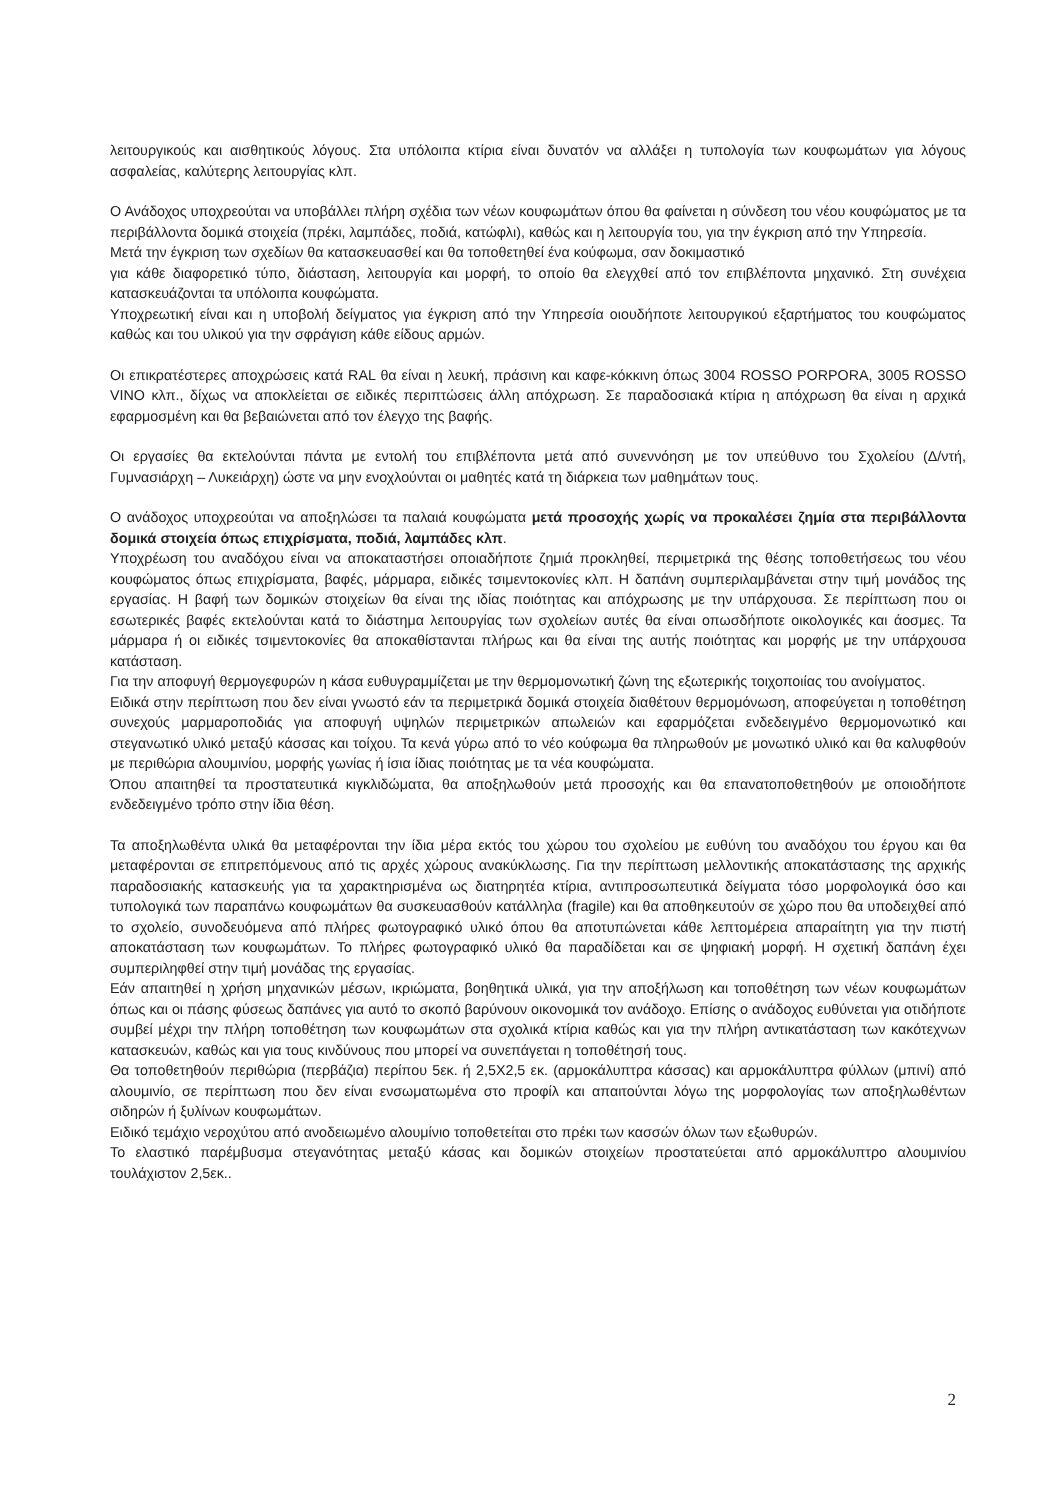λειτουργικούς και αισθητικούς λόγους. Στα υπόλοιπα κτίρια είναι δυνατόν να αλλάξει η τυπολογία των κουφωμάτων για λόγους ασφαλείας, καλύτερης λειτουργίας κλπ.
Ο Ανάδοχος υποχρεούται να υποβάλλει πλήρη σχέδια των νέων κουφωμάτων όπου θα φαίνεται η σύνδεση του νέου κουφώματος με τα περιβάλλοντα δομικά στοιχεία (πρέκι, λαμπάδες, ποδιά, κατώφλι), καθώς και η λειτουργία του, για την έγκριση από την Υπηρεσία.
Μετά την έγκριση των σχεδίων θα κατασκευασθεί και θα τοποθετηθεί ένα κούφωμα, σαν δοκιμαστικό
για κάθε διαφορετικό τύπο, διάσταση, λειτουργία και μορφή, το οποίο θα ελεγχθεί από τον επιβλέποντα μηχανικό. Στη συνέχεια κατασκευάζονται τα υπόλοιπα κουφώματα.
Υποχρεωτική είναι και η υποβολή δείγματος για έγκριση από την Υπηρεσία οιουδήποτε λειτουργικού εξαρτήματος του κουφώματος καθώς και του υλικού για την σφράγιση κάθε είδους αρμών.
Οι επικρατέστερες αποχρώσεις κατά RAL θα είναι η λευκή, πράσινη και καφε-κόκκινη όπως 3004 ROSSO PORPORA, 3005 ROSSO VINO κλπ., δίχως να αποκλείεται σε ειδικές περιπτώσεις άλλη απόχρωση. Σε παραδοσιακά κτίρια η απόχρωση θα είναι η αρχικά εφαρμοσμένη και θα βεβαιώνεται από τον έλεγχο της βαφής.
Οι εργασίες θα εκτελούνται πάντα με εντολή του επιβλέποντα μετά από συνεννόηση με τον υπεύθυνο του Σχολείου (Δ/ντή, Γυμνασιάρχη – Λυκειάρχη) ώστε να μην ενοχλούνται οι μαθητές κατά τη διάρκεια των μαθημάτων τους.
Ο ανάδοχος υποχρεούται να αποξηλώσει τα παλαιά κουφώματα μετά προσοχής χωρίς να προκαλέσει ζημία στα περιβάλλοντα δομικά στοιχεία όπως επιχρίσματα, ποδιά, λαμπάδες κλπ.
Υποχρέωση του αναδόχου είναι να αποκαταστήσει οποιαδήποτε ζημιά προκληθεί, περιμετρικά της θέσης τοποθετήσεως του νέου κουφώματος όπως επιχρίσματα, βαφές, μάρμαρα, ειδικές τσιμεντοκονίες κλπ. Η δαπάνη συμπεριλαμβάνεται στην τιμή μονάδος της εργασίας. Η βαφή των δομικών στοιχείων θα είναι της ιδίας ποιότητας και απόχρωσης με την υπάρχουσα. Σε περίπτωση που οι εσωτερικές βαφές εκτελούνται κατά το διάστημα λειτουργίας των σχολείων αυτές θα είναι οπωσδήποτε οικολογικές και άοσμες. Τα μάρμαρα ή οι ειδικές τσιμεντοκονίες θα αποκαθίστανται πλήρως και θα είναι της αυτής ποιότητας και μορφής με την υπάρχουσα κατάσταση.
Για την αποφυγή θερμογεφυρών η κάσα ευθυγραμμίζεται με την θερμομονωτική ζώνη της εξωτερικής τοιχοποιίας του ανοίγματος.
Ειδικά στην περίπτωση που δεν είναι γνωστό εάν τα περιμετρικά δομικά στοιχεία διαθέτουν θερμομόνωση, αποφεύγεται η τοποθέτηση συνεχούς μαρμαροποδιάς για αποφυγή υψηλών περιμετρικών απωλειών και εφαρμόζεται ενδεδειγμένο θερμομονωτικό και στεγανωτικό υλικό μεταξύ κάσσας και τοίχου. Τα κενά γύρω από το νέο κούφωμα θα πληρωθούν με μονωτικό υλικό και θα καλυφθούν με περιθώρια αλουμινίου, μορφής γωνίας ή ίσια ίδιας ποιότητας με τα νέα κουφώματα.
Όπου απαιτηθεί τα προστατευτικά κιγκλιδώματα, θα αποξηλωθούν μετά προσοχής και θα επανατοποθετηθούν με οποιοδήποτε ενδεδειγμένο τρόπο στην ίδια θέση.
Τα αποξηλωθέντα υλικά θα μεταφέρονται την ίδια μέρα εκτός του χώρου του σχολείου με ευθύνη του αναδόχου του έργου και θα μεταφέρονται σε επιτρεπόμενους από τις αρχές χώρους ανακύκλωσης. Για την περίπτωση μελλοντικής αποκατάστασης της αρχικής παραδοσιακής κατασκευής για τα χαρακτηρισμένα ως διατηρητέα κτίρια, αντιπροσωπευτικά δείγματα τόσο μορφολογικά όσο και τυπολογικά των παραπάνω κουφωμάτων θα συσκευασθούν κατάλληλα (fragile) και θα αποθηκευτούν σε χώρο που θα υποδειχθεί από το σχολείο, συνοδευόμενα από πλήρες φωτογραφικό υλικό όπου θα αποτυπώνεται κάθε λεπτομέρεια απαραίτητη για την πιστή αποκατάσταση των κουφωμάτων. Το πλήρες φωτογραφικό υλικό θα παραδίδεται και σε ψηφιακή μορφή. Η σχετική δαπάνη έχει συμπεριληφθεί στην τιμή μονάδας της εργασίας.
Εάν απαιτηθεί η χρήση μηχανικών μέσων, ικριώματα, βοηθητικά υλικά, για την αποξήλωση και τοποθέτηση των νέων κουφωμάτων όπως και οι πάσης φύσεως δαπάνες για αυτό το σκοπό βαρύνουν οικονομικά τον ανάδοχο. Επίσης ο ανάδοχος ευθύνεται για οτιδήποτε συμβεί μέχρι την πλήρη τοποθέτηση των κουφωμάτων στα σχολικά κτίρια καθώς και για την πλήρη αντικατάσταση των κακότεχνων κατασκευών, καθώς και για τους κινδύνους που μπορεί να συνεπάγεται η τοποθέτησή τους.
Θα τοποθετηθούν περιθώρια (περβάζια) περίπου 5εκ. ή 2,5Χ2,5 εκ. (αρμοκάλυπτρα κάσσας) και αρμοκάλυπτρα φύλλων (μπινί) από αλουμινίο, σε περίπτωση που δεν είναι ενσωματωμένα στο προφίλ και απαιτούνται λόγω της μορφολογίας των αποξηλωθέντων σιδηρών ή ξυλίνων κουφωμάτων.
Ειδικό τεμάχιο νεροχύτου από ανοδειωμένο αλουμίνιο τοποθετείται στο πρέκι των κασσών όλων των εξωθυρών.
Το ελαστικό παρέμβυσμα στεγανότητας μεταξύ κάσας και δομικών στοιχείων προστατεύεται από αρμοκάλυπτρο αλουμινίου τουλάχιστον 2,5εκ..
2